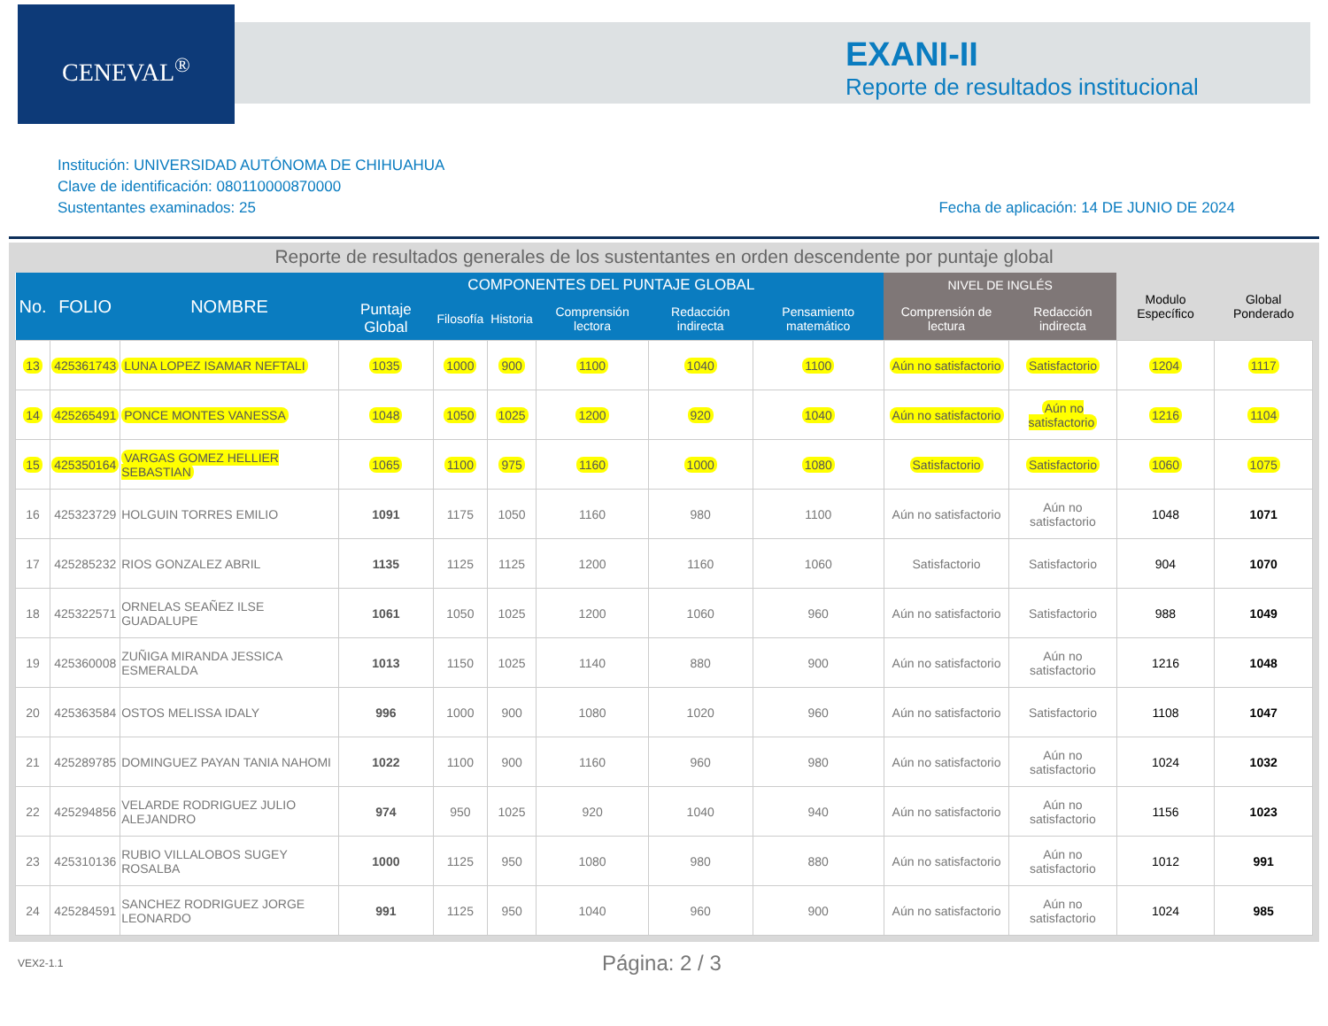CENEVAL<sup>®</sup>
EXANI-II
Reporte de resultados institucional
Institución: UNIVERSIDAD AUTÓNOMA DE CHIHUAHUA
Clave de identificación: 080110000870000
Sustentantes examinados: 25
Fecha de aplicación: 14 DE JUNIO DE 2024
Reporte de resultados generales de los sustentantes en orden descendente por puntaje global
| No. | FOLIO | NOMBRE | COMPONENTES DEL PUNTAJE GLOBAL | | | | | | NIVEL DE INGLÉS | | Modulo Específico | Global Ponderado |
| --- | --- | --- | --- | --- | --- | --- | --- | --- | --- | --- | --- | --- |
| | | | Puntaje Global | Filosofía | Historia | Comprensión lectora | Redacción indirecta | Pensamiento matemático | Comprensión de lectura | Redacción indirecta | | |
| 13 | 425361743 | LUNA LOPEZ ISAMAR NEFTALI | 1035 | 1000 | 900 | 1100 | 1040 | 1100 | Aún no satisfactorio | Satisfactorio | 1204 | 1117 |
| 14 | 425265491 | PONCE MONTES VANESSA | 1048 | 1050 | 1025 | 1200 | 920 | 1040 | Aún no satisfactorio | Aún no satisfactorio | 1216 | 1104 |
| 15 | 425350164 | VARGAS GOMEZ HELLIER SEBASTIAN | 1065 | 1100 | 975 | 1160 | 1000 | 1080 | Satisfactorio | Satisfactorio | 1060 | 1075 |
| 16 | 425323729 | HOLGUIN TORRES EMILIO | 1091 | 1175 | 1050 | 1160 | 980 | 1100 | Aún no satisfactorio | Aún no satisfactorio | 1048 | 1071 |
| 17 | 425285232 | RIOS GONZALEZ ABRIL | 1135 | 1125 | 1125 | 1200 | 1160 | 1060 | Satisfactorio | Satisfactorio | 904 | 1070 |
| 18 | 425322571 | ORNELAS SEAÑEZ ILSE GUADALUPE | 1061 | 1050 | 1025 | 1200 | 1060 | 960 | Aún no satisfactorio | Satisfactorio | 988 | 1049 |
| 19 | 425360008 | ZUÑIGA MIRANDA JESSICA ESMERALDA | 1013 | 1150 | 1025 | 1140 | 880 | 900 | Aún no satisfactorio | Aún no satisfactorio | 1216 | 1048 |
| 20 | 425363584 | OSTOS MELISSA IDALY | 996 | 1000 | 900 | 1080 | 1020 | 960 | Aún no satisfactorio | Satisfactorio | 1108 | 1047 |
| 21 | 425289785 | DOMINGUEZ PAYAN TANIA NAHOMI | 1022 | 1100 | 900 | 1160 | 960 | 980 | Aún no satisfactorio | Aún no satisfactorio | 1024 | 1032 |
| 22 | 425294856 | VELARDE RODRIGUEZ JULIO ALEJANDRO | 974 | 950 | 1025 | 920 | 1040 | 940 | Aún no satisfactorio | Aún no satisfactorio | 1156 | 1023 |
| 23 | 425310136 | RUBIO VILLALOBOS SUGEY ROSALBA | 1000 | 1125 | 950 | 1080 | 980 | 880 | Aún no satisfactorio | Aún no satisfactorio | 1012 | 991 |
| 24 | 425284591 | SANCHEZ RODRIGUEZ JORGE LEONARDO | 991 | 1125 | 950 | 1040 | 960 | 900 | Aún no satisfactorio | Aún no satisfactorio | 1024 | 985 |
VEX2-1.1
Página: 2 / 3